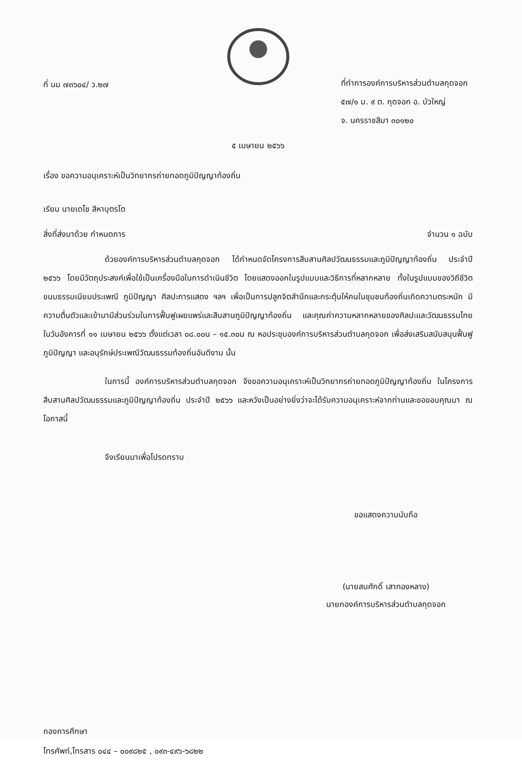ที่ นม ๗๓๖๐๔/ ว.๒๗
ที่ทำการองค์การบริหารส่วนตำบลกุดจอก
๕๗/๑ ม. ๙ ต. กุดจอก อ. บัวใหญ่
จ. นครราชสีมา ๓๐๑๒๐
๕ เมษายน ๒๕๖๖
เรื่อง ขอความอนุเคราะห์เป็นวิทยากรถ่ายทอดภูมิปัญญาท้องถิ่น
เรียน นายเดโช สีหาบุตรโต
สิ่งที่ส่งมาด้วย กำหนดการ จำนวน ๑ ฉบับ
ด้วยองค์การบริหารส่วนตำบลกุดจอก ได้กำหนดจัดโครงการสืบสานศิลปวัฒนธรรมและภูมิปัญญาท้องถิ่น ประจำปี ๒๕๖๖ โดยมีวัตถุประสงค์เพื่อใช้เป็นเครื่องมือในการดำเนินชีวิต โดยแสดงออกในรูปแบบและวิธีการที่หลากหลาย ทั้งในรูปแบบของวิถีชีวิต ขนบธรรมเนียมประเพณี ภูมิปัญญา ศิลปะการแสดง ฯลฯ เพื่อเป็นการปลูกจิตสำนึกและกระตุ้นให้คนในชุมชนท้องถิ่นเกิดความตระหนัก มีความตื่นตัวและเข้ามามีส่วนร่วมในการฟื้นฟูเผยแพร่และสืบสานภูมิปัญญาท้องถิ่น และคุณค่าความหลากหลายของศิลปะและวัฒนธรรมไทย ในวันอังคารที่ ๑๑ เมษายน ๒๕๖๖ ตั้งแต่เวลา ๐๘.๐๐น – ๑๕.๓๐น ณ หอประชุมองค์การบริหารส่วนตำบลกุดจอก เพื่อส่งเสริมสนับสนุนฟื้นฟูภูมิปัญญา และอนุรักษ์ประเพณีวัฒนธรรมท้องถิ่นอันดีงาม นั้น
ในการนี้ องค์การบริหารส่วนตำบลกุดจอก จึงขอความอนุเคราะห์เป็นวิทยากรถ่ายทอดภูมิปัญญาท้องถิ่น ในโครงการสืบสานศิลปวัฒนธรรมและภูมิปัญญาท้องถิ่น ประจำปี ๒๕๖๖ และหวังเป็นอย่างยิ่งว่าจะได้รับความอนุเคราะห์จากท่านและขอขอบคุณมา ณ โอกาสนี้
จึงเรียนมาเพื่อโปรดทราบ
ขอแสดงความนับถือ
(นายสมศักดิ์ เสาทองหลาง)
นายกองค์การบริหารส่วนตำบลกุดจอก
กองการศึกษา
โทรศัพท์,โทรสาร ๐๔๔ – ๐๐๙๘๒๕ , ๐๙๓-๔๙๖-๖๘๒๒